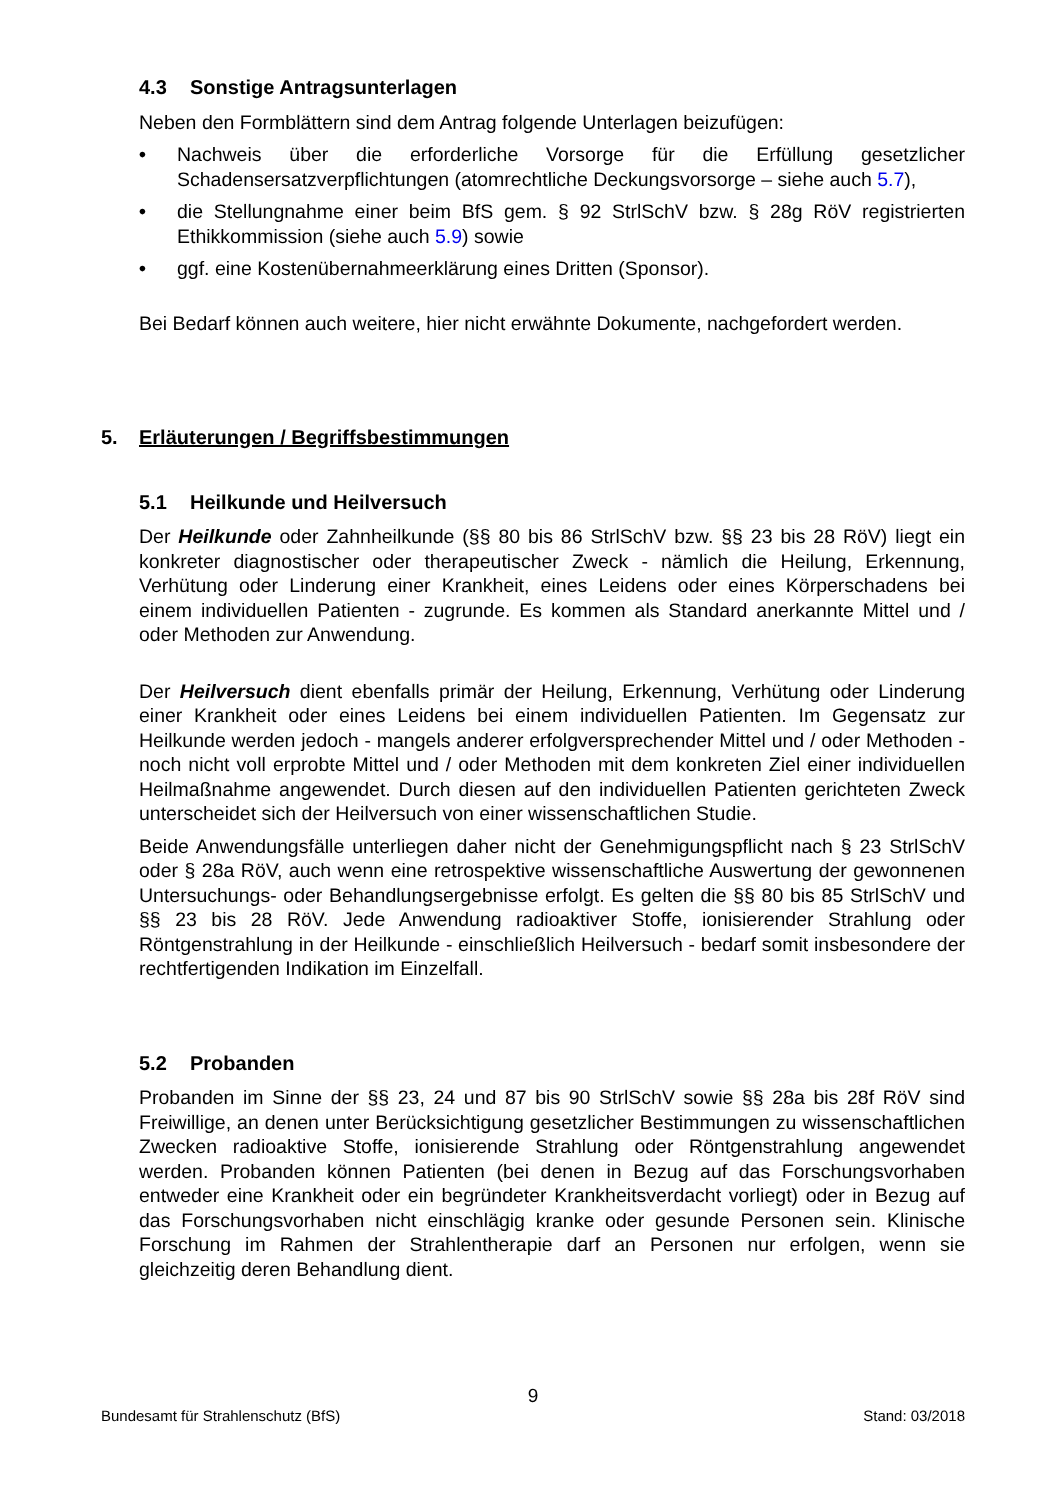4.3 Sonstige Antragsunterlagen
Neben den Formblättern sind dem Antrag folgende Unterlagen beizufügen:
• Nachweis über die erforderliche Vorsorge für die Erfüllung gesetzlicher Schadensersatzverpflichtungen (atomrechtliche Deckungsvorsorge – siehe auch 5.7),
• die Stellungnahme einer beim BfS gem. § 92 StrlSchV bzw. § 28g RöV registrierten Ethikkommission (siehe auch 5.9) sowie
• ggf. eine Kostenübernahmeerklärung eines Dritten (Sponsor).
Bei Bedarf können auch weitere, hier nicht erwähnte Dokumente, nachgefordert werden.
5. Erläuterungen / Begriffsbestimmungen
5.1 Heilkunde und Heilversuch
Der Heilkunde oder Zahnheilkunde (§§ 80 bis 86 StrlSchV bzw. §§ 23 bis 28 RöV) liegt ein konkreter diagnostischer oder therapeutischer Zweck - nämlich die Heilung, Erkennung, Verhütung oder Linderung einer Krankheit, eines Leidens oder eines Körperschadens bei einem individuellen Patienten - zugrunde. Es kommen als Standard anerkannte Mittel und / oder Methoden zur Anwendung.
Der Heilversuch dient ebenfalls primär der Heilung, Erkennung, Verhütung oder Linderung einer Krankheit oder eines Leidens bei einem individuellen Patienten. Im Gegensatz zur Heilkunde werden jedoch - mangels anderer erfolgversprechender Mittel und / oder Methoden - noch nicht voll erprobte Mittel und / oder Methoden mit dem konkreten Ziel einer individuellen Heilmaßnahme angewendet. Durch diesen auf den individuellen Patienten gerichteten Zweck unterscheidet sich der Heilversuch von einer wissenschaftlichen Studie.
Beide Anwendungsfälle unterliegen daher nicht der Genehmigungspflicht nach § 23 StrlSchV oder § 28a RöV, auch wenn eine retrospektive wissenschaftliche Auswertung der gewonnenen Untersuchungs- oder Behandlungsergebnisse erfolgt. Es gelten die §§ 80 bis 85 StrlSchV und §§ 23 bis 28 RöV. Jede Anwendung radioaktiver Stoffe, ionisierender Strahlung oder Röntgenstrahlung in der Heilkunde - einschließlich Heilversuch - bedarf somit insbesondere der rechtfertigenden Indikation im Einzelfall.
5.2 Probanden
Probanden im Sinne der §§ 23, 24 und 87 bis 90 StrlSchV sowie §§ 28a bis 28f RöV sind Freiwillige, an denen unter Berücksichtigung gesetzlicher Bestimmungen zu wissenschaftlichen Zwecken radioaktive Stoffe, ionisierende Strahlung oder Röntgenstrahlung angewendet werden. Probanden können Patienten (bei denen in Bezug auf das Forschungsvorhaben entweder eine Krankheit oder ein begründeter Krankheitsverdacht vorliegt) oder in Bezug auf das Forschungsvorhaben nicht einschlägig kranke oder gesunde Personen sein. Klinische Forschung im Rahmen der Strahlentherapie darf an Personen nur erfolgen, wenn sie gleichzeitig deren Behandlung dient.
9
Bundesamt für Strahlenschutz (BfS) Stand: 03/2018